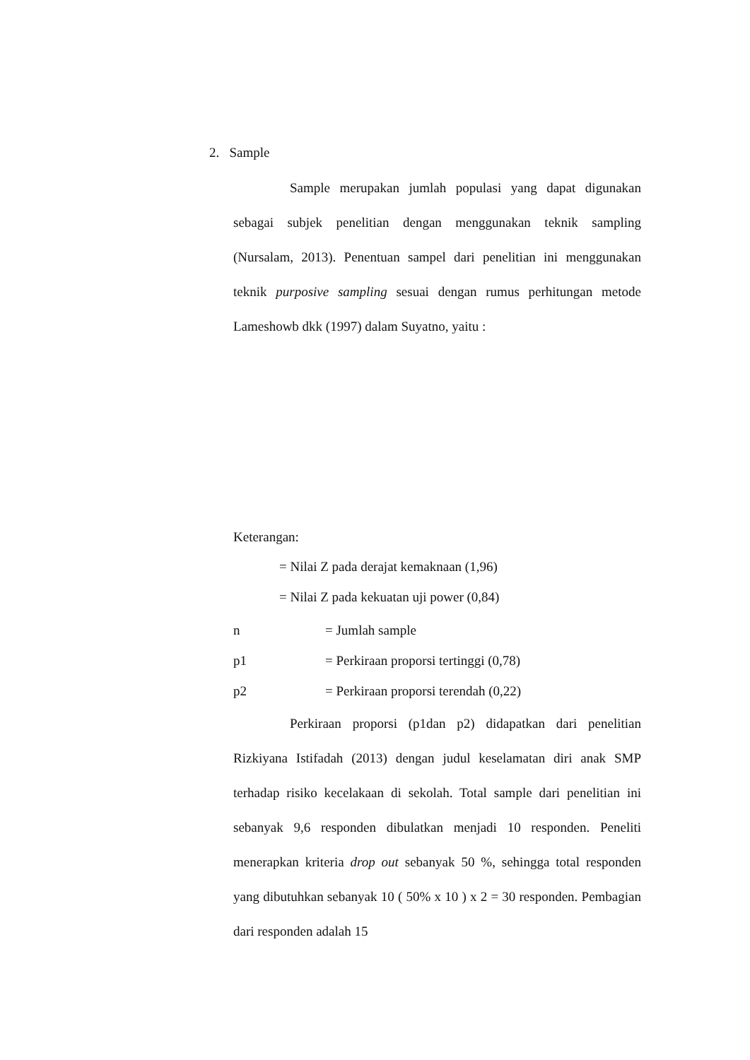2. Sample
Sample merupakan jumlah populasi yang dapat digunakan sebagai subjek penelitian dengan menggunakan teknik sampling (Nursalam, 2013). Penentuan sampel dari penelitian ini menggunakan teknik purposive sampling sesuai dengan rumus perhitungan metode Lameshowb dkk (1997) dalam Suyatno, yaitu :
Keterangan:
= Nilai Z pada derajat kemaknaan (1,96)
= Nilai Z pada kekuatan uji power (0,84)
n = Jumlah sample
p1 = Perkiraan proporsi tertinggi (0,78)
p2 = Perkiraan proporsi terendah (0,22)
Perkiraan proporsi (p1dan p2) didapatkan dari penelitian Rizkiyana Istifadah (2013) dengan judul keselamatan diri anak SMP terhadap risiko kecelakaan di sekolah. Total sample dari penelitian ini sebanyak 9,6 responden dibulatkan menjadi 10 responden. Peneliti menerapkan kriteria drop out sebanyak 50 %, sehingga total responden yang dibutuhkan sebanyak 10 ( 50% x 10 ) x 2 = 30 responden. Pembagian dari responden adalah 15